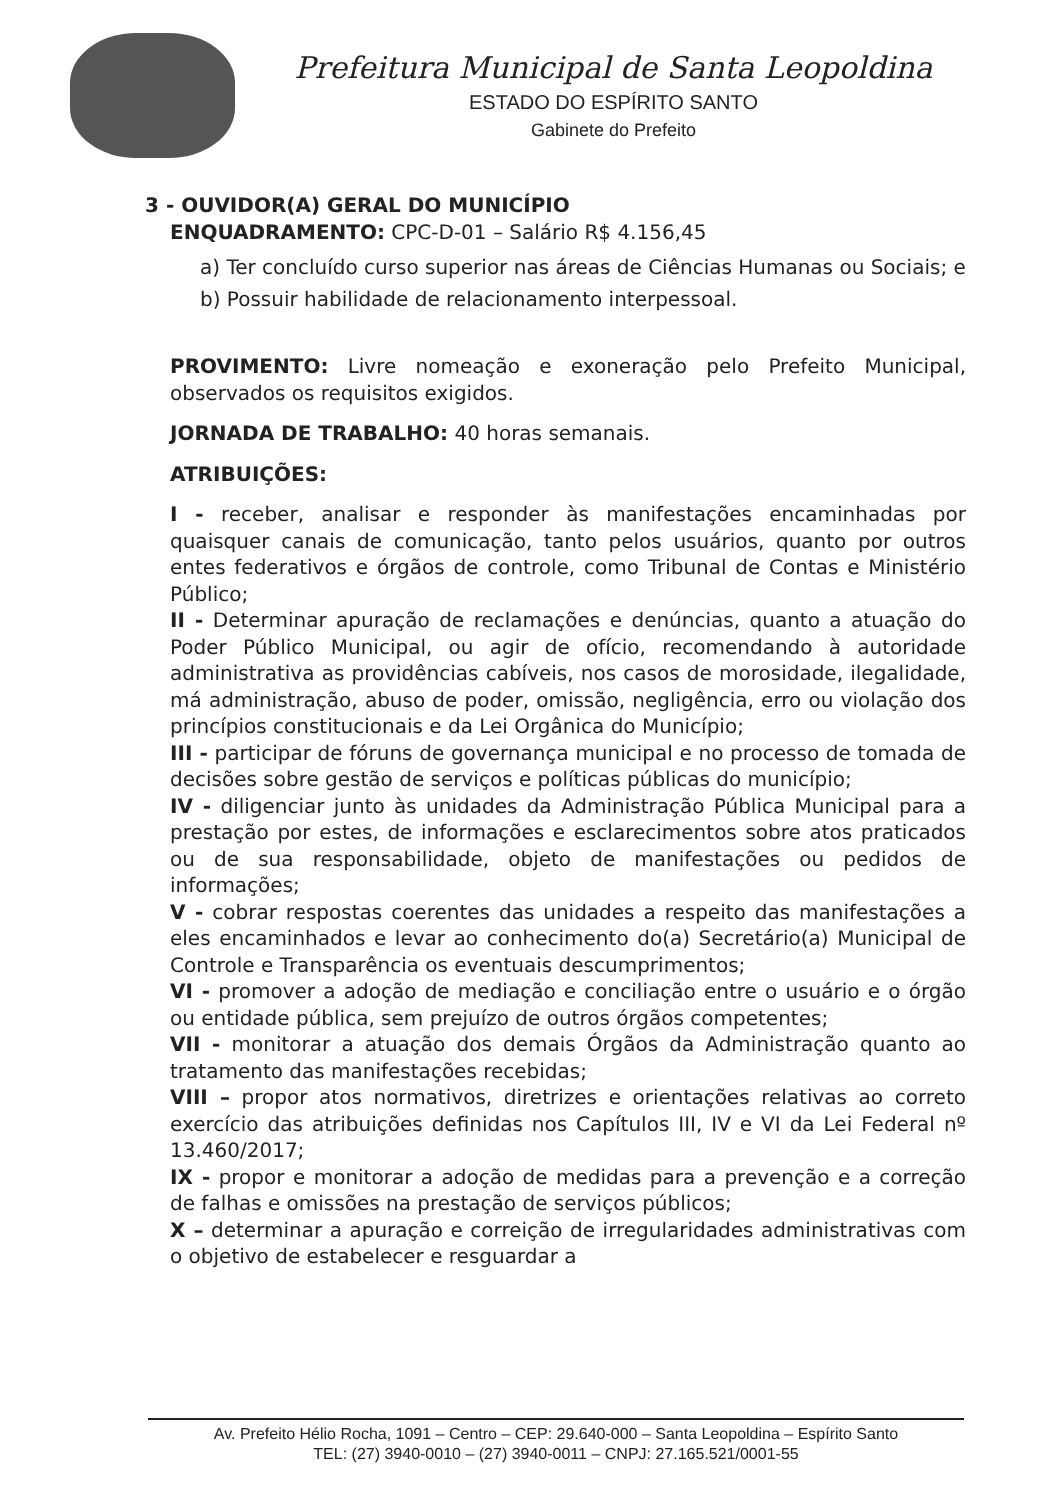Prefeitura Municipal de Santa Leopoldina
ESTADO DO ESPÍRITO SANTO
Gabinete do Prefeito
3 - OUVIDOR(A) GERAL DO MUNICÍPIO
ENQUADRAMENTO: CPC-D-01 – Salário R$ 4.156,45
a) Ter concluído curso superior nas áreas de Ciências Humanas ou Sociais; e
b) Possuir habilidade de relacionamento interpessoal.
PROVIMENTO: Livre nomeação e exoneração pelo Prefeito Municipal, observados os requisitos exigidos.
JORNADA DE TRABALHO: 40 horas semanais.
ATRIBUIÇÕES:
I - receber, analisar e responder às manifestações encaminhadas por quaisquer canais de comunicação, tanto pelos usuários, quanto por outros entes federativos e órgãos de controle, como Tribunal de Contas e Ministério Público;
II - Determinar apuração de reclamações e denúncias, quanto a atuação do Poder Público Municipal, ou agir de ofício, recomendando à autoridade administrativa as providências cabíveis, nos casos de morosidade, ilegalidade, má administração, abuso de poder, omissão, negligência, erro ou violação dos princípios constitucionais e da Lei Orgânica do Município;
III - participar de fóruns de governança municipal e no processo de tomada de decisões sobre gestão de serviços e políticas públicas do município;
IV - diligenciar junto às unidades da Administração Pública Municipal para a prestação por estes, de informações e esclarecimentos sobre atos praticados ou de sua responsabilidade, objeto de manifestações ou pedidos de informações;
V - cobrar respostas coerentes das unidades a respeito das manifestações a eles encaminhados e levar ao conhecimento do(a) Secretário(a) Municipal de Controle e Transparência os eventuais descumprimentos;
VI - promover a adoção de mediação e conciliação entre o usuário e o órgão ou entidade pública, sem prejuízo de outros órgãos competentes;
VII - monitorar a atuação dos demais Órgãos da Administração quanto ao tratamento das manifestações recebidas;
VIII – propor atos normativos, diretrizes e orientações relativas ao correto exercício das atribuições definidas nos Capítulos III, IV e VI da Lei Federal nº 13.460/2017;
IX - propor e monitorar a adoção de medidas para a prevenção e a correção de falhas e omissões na prestação de serviços públicos;
X – determinar a apuração e correição de irregularidades administrativas com o objetivo de estabelecer e resguardar a
Av. Prefeito Hélio Rocha, 1091 – Centro – CEP: 29.640-000 – Santa Leopoldina – Espírito Santo
TEL: (27) 3940-0010 – (27) 3940-0011 – CNPJ: 27.165.521/0001-55